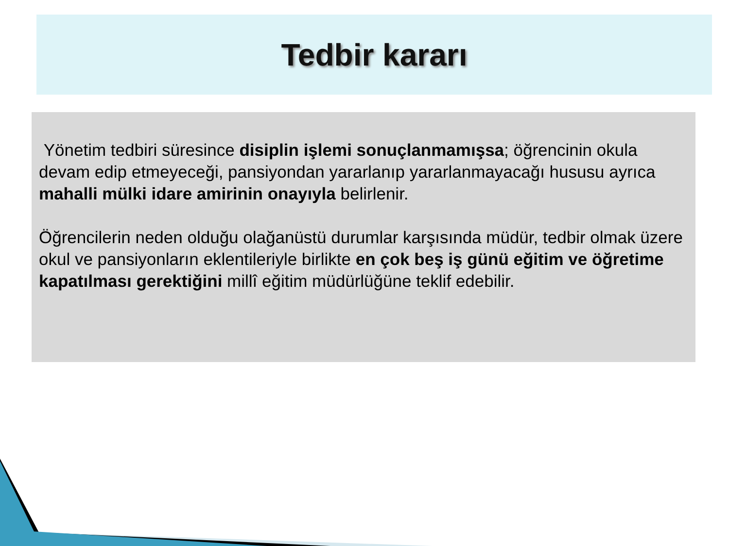Tedbir kararı
Yönetim tedbiri süresince disiplin işlemi sonuçlanmamışsa; öğrencinin okula devam edip etmeyeceği, pansiyondan yararlanıp yararlanmayacağı hususu ayrıca mahalli mülki idare amirinin onayıyla belirlenir.
Öğrencilerin neden olduğu olağanüstü durumlar karşısında müdür, tedbir olmak üzere okul ve pansiyonların eklentileriyle birlikte en çok beş iş günü eğitim ve öğretime kapatılması gerektiğini millî eğitim müdürlüğüne teklif edebilir.